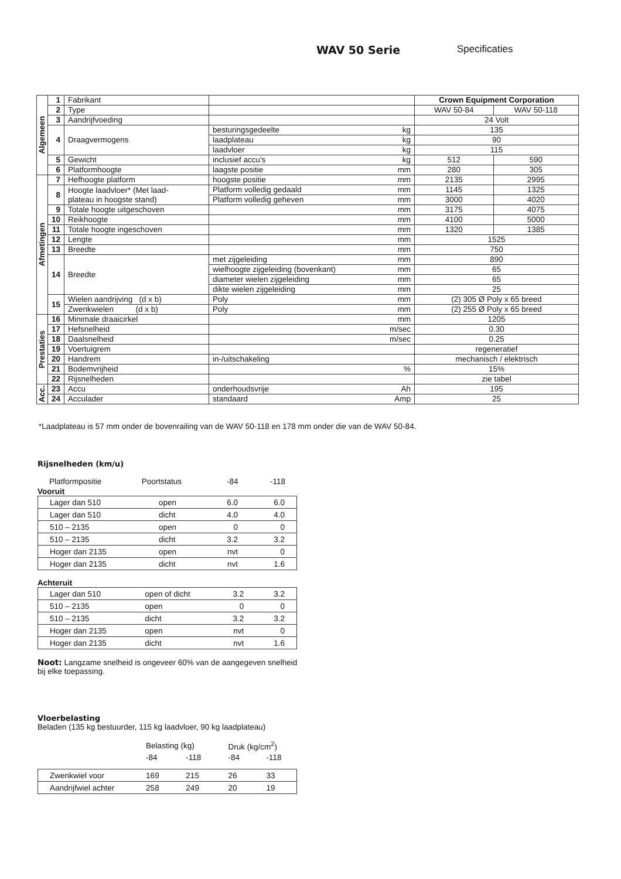WAV 50 Serie Specificaties
| Algemeen | 1 | Fabrikant | | | Crown Equipment Corporation | |
| | 2 | Type | | | WAV 50-84 | WAV 50-118 |
| | 3 | Aandrijfvoeding | | | 24 Volt | |
| | 4 | Draagvermogens | besturingsgedeelte | kg | 135 | |
| | | | laadplateau | kg | 90 | |
| | | | laadvloer | kg | 115 | |
| | 5 | Gewicht | inclusief accu's | kg | 512 | 590 |
| | 6 | Platformhoogte | laagste positie | mm | 280 | 305 |
| Afmetingen | 7 | Hefhoogte platform | hoogste positie | mm | 2135 | 2995 |
| | 8 | Hoogte laadvloer* (Met laad- plateau in hoogste stand) | Platform volledig gedaald | mm | 1145 | 1325 |
| | | | Platform volledig geheven | mm | 3000 | 4020 |
| | 9 | Totale hoogte uitgeschoven | mm | | 3175 | 4075 |
| | 10 | Reikhoogte | mm | | 4100 | 5000 |
| | 11 | Totale hoogte ingeschoven | mm | | 1320 | 1385 |
| | 12 | Lengte | mm | | 1525 | |
| | 13 | Breedte | mm | | 750 | |
| | 14 | Breedte | met zijgeleiding | mm | 890 | |
| | | | wielhoogte zijgeleiding (bovenkant) | mm | 65 | |
| | | | diameter wielen zijgeleiding | mm | 65 | |
| | | | dikte wielen zijgeleiding | mm | 25 | |
| | 15 | Wielen aandrijving (d x b) | Poly | mm | (2) 305 Ø Poly x 65 breed | |
| | | Zwenkwielen (d x b) | Poly | mm | (2) 255 Ø Poly x 65 breed | |
| Prestaties | 16 | Minimale draaicirkel | mm | | 1205 | |
| | 17 | Hefsnelheid | m/sec | | 0.30 | |
| | 18 | Daalsnelheid | m/sec | | 0.25 | |
| | 19 | Voertuigrem | | | regeneratief | |
| | 20 | Handrem | in-/uitschakeling | | mechanisch / elektrisch | |
| | 21 | Bodemvrijheid | % | | 15% | |
| | 22 | Rijsnelheden | | | zie tabel | |
| Acc. | 23 | Accu | onderhoudsvrije | Ah | 195 | |
| | 24 | Acculader | standaard | Amp | 25 | |
*Laadplateau is 57 mm onder de bovenrailing van de WAV 50-118 en 178 mm onder die van de WAV 50-84.
Rijsnelheden (km/u)
| Platformpositie | Poortstatus | -84 | -118 |
Vooruit
| Lager dan 510 | open | 6.0 | 6.0 |
| Lager dan 510 | dicht | 4.0 | 4.0 |
| 510 – 2135 | open | 0 | 0 |
| 510 – 2135 | dicht | 3.2 | 3.2 |
| Hoger dan 2135 | open | nvt | 0 |
| Hoger dan 2135 | dicht | nvt | 1.6 |
Achteruit
| Lager dan 510 | open of dicht | 3.2 | 3.2 |
| 510 – 2135 | open | 0 | 0 |
| 510 – 2135 | dicht | 3.2 | 3.2 |
| Hoger dan 2135 | open | nvt | 0 |
| Hoger dan 2135 | dicht | nvt | 1.6 |
Noot: Langzame snelheid is ongeveer 60% van de aangegeven snelheid bij elke toepassing.
Vloerbelasting
Beladen (135 kg bestuurder, 115 kg laadvloer, 90 kg laadplateau)
| | Belasting (kg) | | Druk (kg/cm<sup>2</sup>) | |
| | -84 | -118 | -84 | -118 |
| Zwenkwiel voor | 169 | 215 | 26 | 33 |
| Aandrijfwiel achter | 258 | 249 | 20 | 19 |